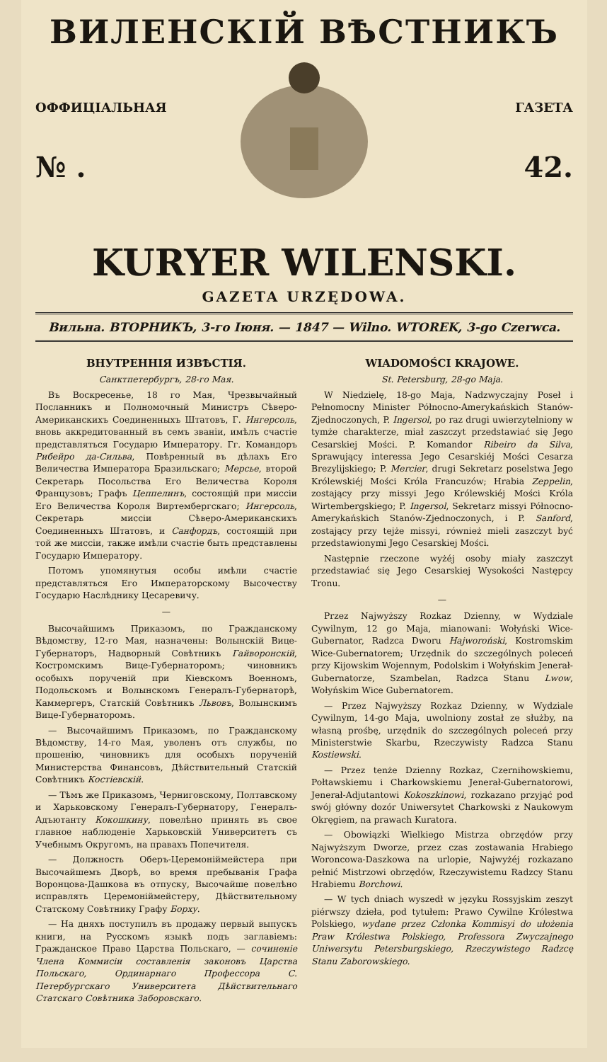ВИЛЕНСКІЙ ВѢСТНИКЪ
ОФФИЦІАЛЬНАЯ
№ .
ГАЗЕТА
42.
KURYER WILENSKI.
GAZETA URZĘDOWA.
Вильна. ВТОРНИКЪ, 3-го Іюня. — 1847 — Wilno. WTOREK, 3-go Czerwca.
ВНУТРЕННІЯ ИЗВѢСТІЯ.
Санктпетербургъ, 28-го Мая.
Въ Воскресенье, 18 го Мая, Чрезвычайный Посланникъ и Полномочный Министръ Сѣверо-Американскихъ Соединенныхъ Штатовъ, Г. Ингерсоль, вновь аккредитованный въ семъ званіи, имѣлъ счастіе представляться Государю Императору. Гг. Командоръ Рибейро да-Сильва, Повѣренный въ дѣлахъ Его Величества Императора Бразильскаго; Мерсье, второй Секретарь Посольства Его Величества Короля Французовъ; Графъ Цеппелинъ, состоящій при миссіи Его Величества Короля Виртембергскаго; Ингерсоль, Секретарь миссіи Сѣверо-Американскихъ Соединенныхъ Штатовъ, и Санфордъ, состоящій при той же миссіи, также имѣли счастіе быть представлены Государю Императору.
Потомъ упомянутыя особы имѣли счастіе представляться Его Императорскому Высочеству Государю Наслѣднику Цесаревичу.
—
Высочайшимъ Приказомъ, по Гражданскому Вѣдомству, 12-го Мая, назначены: Волынскій Вице-Губернаторъ, Надворный Совѣтникъ Гайворонскій, Костромскимъ Вице-Губернаторомъ; чиновникъ особыхъ порученій при Кіевскомъ Военномъ, Подольскомъ и Волынскомъ Генералъ-Губернаторѣ, Каммергеръ, Статскій Совѣтникъ Львовъ, Волынскимъ Вице-Губернаторомъ.
— Высочайшимъ Приказомъ, по Гражданскому Вѣдомству, 14-го Мая, уволенъ отъ службы, по прошенію, чиновникъ для особыхъ порученій Министерства Финансовъ, Дѣйствительный Статскій Совѣтникъ Костіевскій.
— Тѣмъ же Приказомъ, Черниговскому, Полтавскому и Харьковскому Генералъ-Губернатору, Генералъ-Адъютанту Кокошкину, повелѣно принять въ свое главное наблюденіе Харьковскій Университетъ съ Учебнымъ Округомъ, на правахъ Попечителя.
— Должность Оберъ-Церемоніймейстера при Высочайшемъ Дворѣ, во время пребыванія Графа Воронцова-Дашкова въ отпуску, Высочайше повелѣно исправлять Церемоніймейстеру, Дѣйствительному Статскому Совѣтнику Графу Борху.
— На дняхъ поступилъ въ продажу первый выпускъ книги, на Русскомъ языкѣ подъ заглавіемъ: Гражданское Право Царства Польскаго, — сочиненіе Члена Коммисіи составленія законовъ Царства Польскаго, Ординарнаго Профессора С. Петербургскаго Университета Дѣйствительнаго Статскаго Совѣтника Заборовскаго.
WIADOMOŚCI KRAJOWE.
St. Petersburg, 28-go Maja.
W Niedzielę, 18-go Maja, Nadzwyczajny Poseł i Pełnomocny Minister Północno-Amerykańskich Stanów-Zjednoczonych, P. Ingersol, po raz drugi uwierzytelniony w tymże charakterze, miał zaszczyt przedstawiać się Jego Cesarskiej Mości. P. Komandor Ribeiro da Silva, Sprawujący interessa Jego Cesarskiéj Mości Cesarza Brezylijskiego; P. Mercier, drugi Sekretarz poselstwa Jego Królewskiéj Mości Króla Francuzów; Hrabia Zeppelin, zostający przy missyi Jego Królewskiéj Mości Króla Wirtembergskiego; P. Ingersol, Sekretarz missyi Północno-Amerykańskich Stanów-Zjednoczonych, i P. Sanford, zostający przy tejże missyi, również mieli zaszczyt być przedstawionymi Jego Cesarskiej Mości.
Następnie rzeczone wyżéj osoby miały zaszczyt przedstawiać się Jego Cesarskiej Wysokości Następcy Tronu.
—
Przez Najwyższy Rozkaz Dzienny, w Wydziale Cywilnym, 12 go Maja, mianowani: Wołyński Wice-Gubernator, Radzca Dworu Hajworoński, Kostromskim Wice-Gubernatorem; Urzędnik do szczególnych poleceń przy Kijowskim Wojennym, Podolskim i Wołyńskim Jenerał-Gubernatorze, Szambelan, Radzca Stanu Lwow, Wołyńskim Wice Gubernatorem.
— Przez Najwyższy Rozkaz Dzienny, w Wydziale Cywilnym, 14-go Maja, uwolniony został ze służby, na własną prośbę, urzędnik do szczególnych poleceń przy Ministerstwie Skarbu, Rzeczywisty Radzca Stanu Kostiewski.
— Przez tenże Dzienny Rozkaz, Czernihowskiemu, Połtawskiemu i Charkowskiemu Jenerał-Gubernatorowi, Jenerał-Adjutantowi Kokoszkinowi, rozkazano przyjąć pod swój główny dozór Uniwersytet Charkowski z Naukowym Okręgiem, na prawach Kuratora.
— Obowiązki Wielkiego Mistrza obrzędów przy Najwyższym Dworze, przez czas zostawania Hrabiego Woroncowa-Daszkowa na urlopie, Najwyżéj rozkazano pełnić Mistrzowi obrzędów, Rzeczywistemu Radzcy Stanu Hrabiemu Borchowi.
— W tych dniach wyszedł w języku Rossyjskim zeszyt piérwszy dzieła, pod tytułem: Prawo Cywilne Królestwa Polskiego, wydane przez Członka Kommisyi do ułożenia Praw Królestwa Polskiego, Professora Zwyczajnego Uniwersytu Petersburgskiego, Rzeczywistego Radzcę Stanu Zaborowskiego.